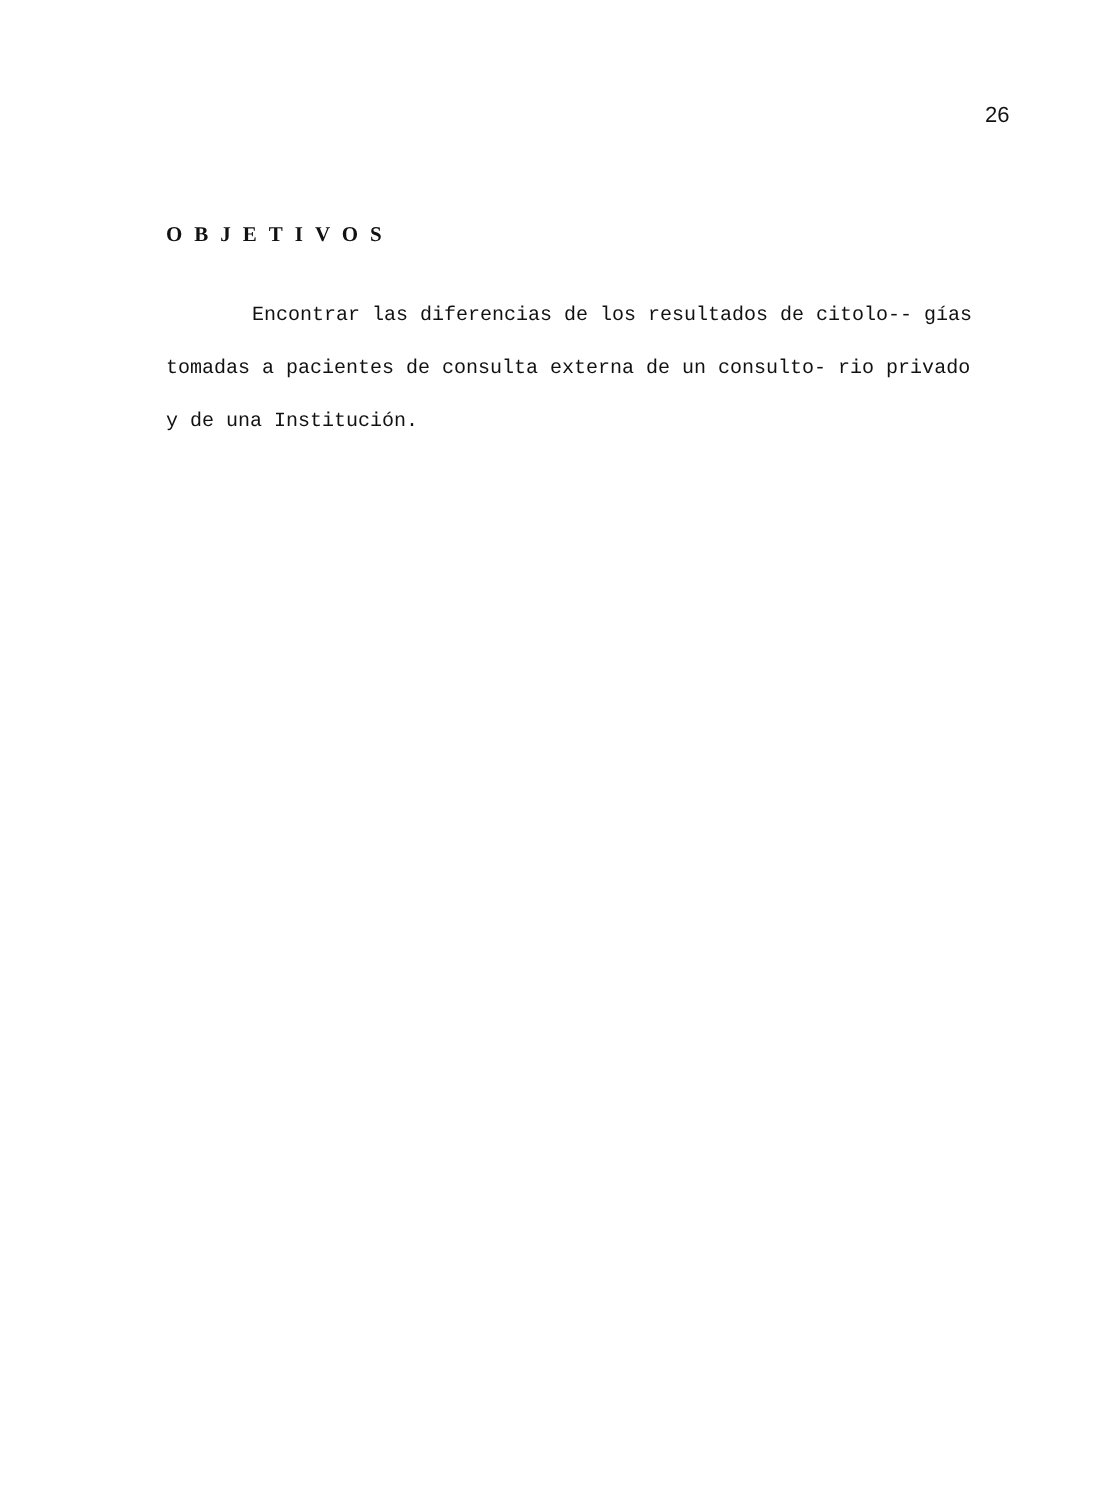26
OBJETIVOS
Encontrar las diferencias de los resultados de citolo-- gías tomadas a pacientes de consulta externa de un consulto- rio privado y de una Institución.